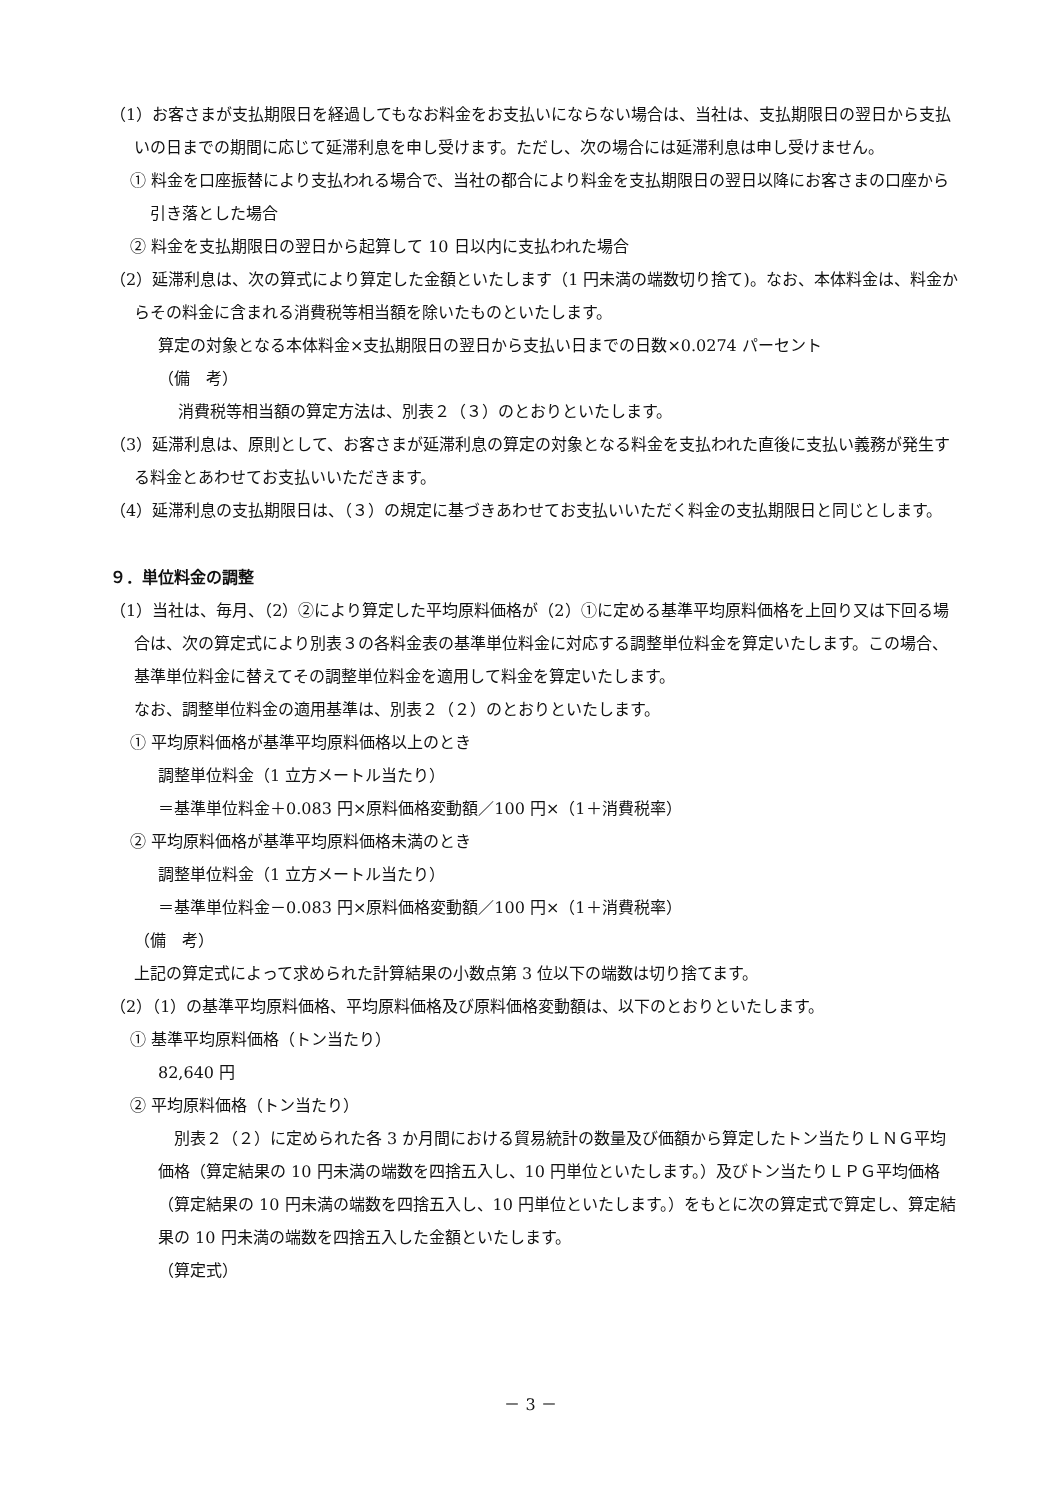（1）お客さまが支払期限日を経過してもなお料金をお支払いにならない場合は、当社は、支払期限日の翌日から支払いの日までの期間に応じて延滞利息を申し受けます。ただし、次の場合には延滞利息は申し受けません。
① 料金を口座振替により支払われる場合で、当社の都合により料金を支払期限日の翌日以降にお客さまの口座から引き落とした場合
② 料金を支払期限日の翌日から起算して 10 日以内に支払われた場合
（2）延滞利息は、次の算式により算定した金額といたします（1 円未満の端数切り捨て)。なお、本体料金は、料金からその料金に含まれる消費税等相当額を除いたものといたします。
算定の対象となる本体料金×支払期限日の翌日から支払い日までの日数×0.0274 パーセント
（備　考）
消費税等相当額の算定方法は、別表２（３）のとおりといたします。
（3）延滞利息は、原則として、お客さまが延滞利息の算定の対象となる料金を支払われた直後に支払い義務が発生する料金とあわせてお支払いいただきます。
（4）延滞利息の支払期限日は、（３）の規定に基づきあわせてお支払いいただく料金の支払期限日と同じとします。
９．単位料金の調整
（1）当社は、毎月、（2）②により算定した平均原料価格が（2）①に定める基準平均原料価格を上回り又は下回る場合は、次の算定式により別表３の各料金表の基準単位料金に対応する調整単位料金を算定いたします。この場合、基準単位料金に替えてその調整単位料金を適用して料金を算定いたします。
なお、調整単位料金の適用基準は、別表２（２）のとおりといたします。
① 平均原料価格が基準平均原料価格以上のとき
調整単位料金（1 立方メートル当たり）
＝基準単位料金＋0.083 円×原料価格変動額／100 円×（1＋消費税率）
② 平均原料価格が基準平均原料価格未満のとき
調整単位料金（1 立方メートル当たり）
＝基準単位料金－0.083 円×原料価格変動額／100 円×（1＋消費税率）
（備　考）
上記の算定式によって求められた計算結果の小数点第 3 位以下の端数は切り捨てます。
（2）（1）の基準平均原料価格、平均原料価格及び原料価格変動額は、以下のとおりといたします。
① 基準平均原料価格（トン当たり）
82,640 円
② 平均原料価格（トン当たり）
　別表２（２）に定められた各 3 か月間における貿易統計の数量及び価額から算定したトン当たりＬＮＧ平均価格（算定結果の 10 円未満の端数を四捨五入し、10 円単位といたします。）及びトン当たりＬＰＧ平均価格（算定結果の 10 円未満の端数を四捨五入し、10 円単位といたします。）をもとに次の算定式で算定し、算定結果の 10 円未満の端数を四捨五入した金額といたします。
（算定式）
－ 3 －